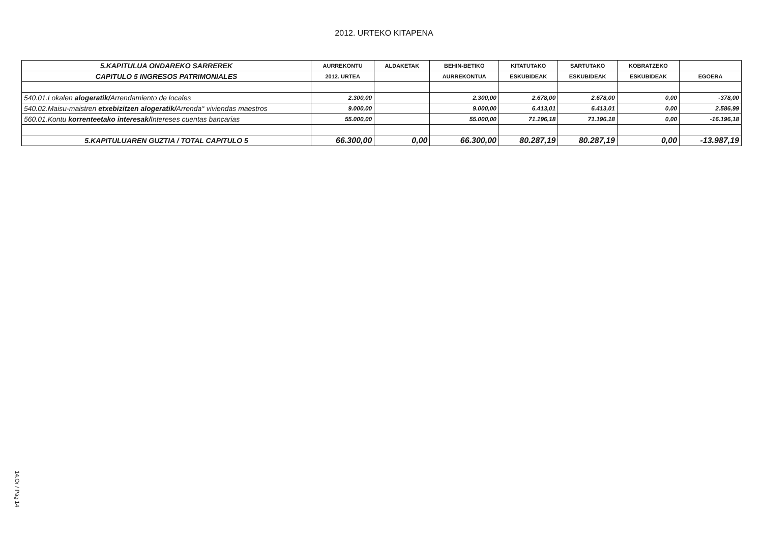2012. URTEKO KITAPENA
| 5.KAPITULUA ONDAREKO SARREREK | AURREKONTU | ALDAKETAK | BEHIN-BETIKO | KITATUTAKO | SARTUTAKO | KOBRATZEKO | |
| --- | --- | --- | --- | --- | --- | --- | --- |
| CAPITULO 5 INGRESOS PATRIMONIALES | 2012. URTEA | | AURREKONTUA | ESKUBIDEAK | ESKUBIDEAK | ESKUBIDEAK | EGOERA |
| 540.01.Lokalen alogeratik/ Arrendamiento de locales | 2.300,00 | | 2.300,00 | 2.678,00 | 2.678,00 | 0,00 | -378,00 |
| 540.02.Maisu-maistren etxebizitzen alogeratik/ Arrenda° viviendas maestros | 9.000,00 | | 9.000,00 | 6.413,01 | 6.413,01 | 0,00 | 2.586,99 |
| 560.01.Kontu korrenteetako interesak/ Intereses cuentas bancarias | 55.000,00 | | 55.000,00 | 71.196,18 | 71.196,18 | 0,00 | -16.196,18 |
| 5.KAPITULUAREN GUZTIA / TOTAL CAPITULO 5 | 66.300,00 | 0,00 | 66.300,00 | 80.287,19 | 80.287,19 | 0,00 | -13.987,19 |
14.Or / Pág 14